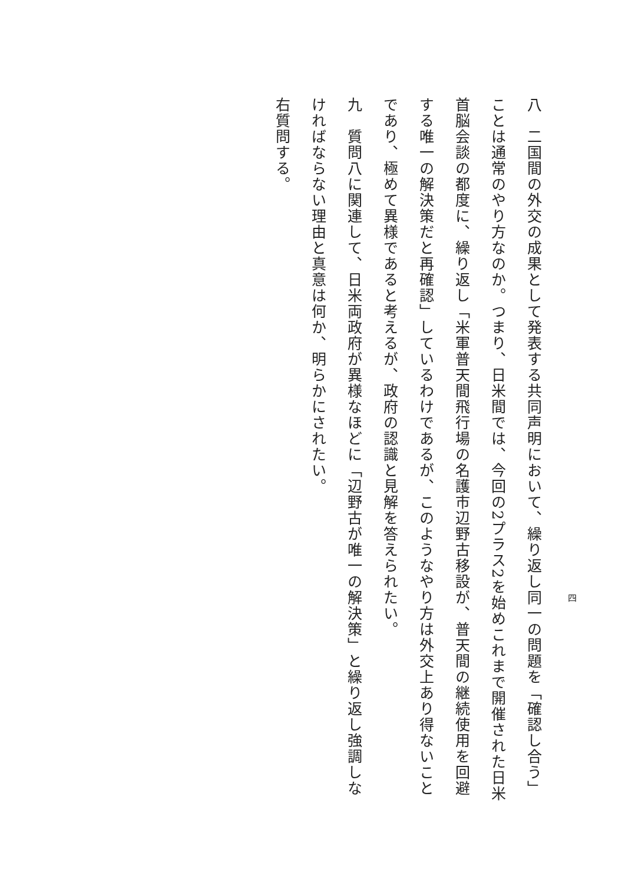八　二国間の外交の成果として発表する共同声明において、繰り返し同一の問題を「確認し合う」ことは通常のやり方なのか。つまり、日米間では、今回の2プラス2を始めこれまで開催された日米首脳会談の都度に、繰り返し「米軍普天間飛行場の名護市辺野古移設が、普天間の継続使用を回避する唯一の解決策だと再確認」しているわけであるが、このようなやり方は外交上あり得ないことであり、極めて異様であると考えるが、政府の認識と見解を答えられたい。
九　質問八に関連して、日米両政府が異様なほどに「辺野古が唯一の解決策」と繰り返し強調しなければならない理由と真意は何か、明らかにされたい。
右質問する。
四